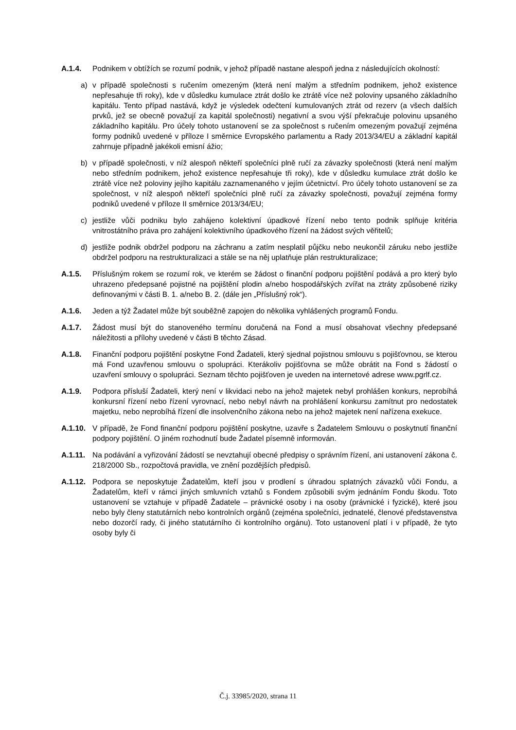A.1.4. Podnikem v obtížích se rozumí podnik, v jehož případě nastane alespoň jedna z následujících okolností:
a) v případě společnosti s ručením omezeným (která není malým a středním podnikem, jehož existence nepřesahuje tři roky), kde v důsledku kumulace ztrát došlo ke ztrátě více než poloviny upsaného základního kapitálu. Tento případ nastává, když je výsledek odečtení kumulovaných ztrát od rezerv (a všech dalších prvků, jež se obecně považují za kapitál společnosti) negativní a svou výší překračuje polovinu upsaného základního kapitálu. Pro účely tohoto ustanovení se za společnost s ručením omezeným považují zejména formy podniků uvedené v příloze I směrnice Evropského parlamentu a Rady 2013/34/EU a základní kapitál zahrnuje případně jakékoli emisní ážio;
b) v případě společnosti, v níž alespoň někteří společníci plně ručí za závazky společnosti (která není malým nebo středním podnikem, jehož existence nepřesahuje tři roky), kde v důsledku kumulace ztrát došlo ke ztrátě více než poloviny jejího kapitálu zaznamenaného v jejím účetnictví. Pro účely tohoto ustanovení se za společnost, v níž alespoň někteří společníci plně ručí za závazky společnosti, považují zejména formy podniků uvedené v příloze II směrnice 2013/34/EU;
c) jestliže vůči podniku bylo zahájeno kolektivní úpadkové řízení nebo tento podnik splňuje kritéria vnitrostátního práva pro zahájení kolektivního úpadkového řízení na žádost svých věřitelů;
d) jestliže podnik obdržel podporu na záchranu a zatím nesplatil půjčku nebo neukončil záruku nebo jestliže obdržel podporu na restrukturalizaci a stále se na něj uplatňuje plán restrukturalizace;
A.1.5. Příslušným rokem se rozumí rok, ve kterém se žádost o finanční podporu pojištění podává a pro který bylo uhrazeno předepsané pojistné na pojištění plodin a/nebo hospodářských zvířat na ztráty způsobené riziky definovanými v části B. 1. a/nebo B. 2. (dále jen „Příslušný rok“).
A.1.6. Jeden a týž Žadatel může být souběžně zapojen do několika vyhlášených programů Fondu.
A.1.7. Žádost musí být do stanoveného termínu doručená na Fond a musí obsahovat všechny předepsané náležitosti a přílohy uvedené v části B těchto Zásad.
A.1.8. Finanční podporu pojištění poskytne Fond Žadateli, který sjednal pojistnou smlouvu s pojišťovnou, se kterou má Fond uzavřenou smlouvu o spolupráci. Kterákoliv pojišťovna se může obrátit na Fond s žádostí o uzavření smlouvy o spolupráci. Seznam těchto pojišťoven je uveden na internetové adrese www.pgrlf.cz.
A.1.9. Podpora přísluší Žadateli, který není v likvidaci nebo na jehož majetek nebyl prohlášen konkurs, neprobíhá konkursní řízení nebo řízení vyrovnací, nebo nebyl návrh na prohlášení konkursu zamítnut pro nedostatek majetku, nebo neprobíhá řízení dle insolvenčního zákona nebo na jehož majetek není nařízena exekuce.
A.1.10.
V případě, že Fond finanční podporu pojištění poskytne, uzavře s Žadatelem Smlouvu o poskytnutí finanční podpory pojištění. O jiném rozhodnutí bude Žadatel písemně informován.
A.1.11.
Na podávání a vyřizování žádostí se nevztahují obecné předpisy o správním řízení, ani ustanovení zákona č. 218/2000 Sb., rozpočtová pravidla, ve znění pozdějších předpisů.
A.1.12.
Podpora se neposkytuje Žadatelům, kteří jsou v prodlení s úhradou splatných závazků vůči Fondu, a Žadatelům, kteří v rámci jiných smluvních vztahů s Fondem způsobili svým jednáním Fondu škodu. Toto ustanovení se vztahuje v případě Žadatele – právnické osoby i na osoby (právnické i fyzické), které jsou nebo byly členy statutárních nebo kontrolních orgánů (zejména společníci, jednatelé, členové představenstva nebo dozorčí rady, či jiného statutárního či kontrolního orgánu). Toto ustanovení platí i v případě, že tyto osoby byly či
Č.j. 33985/2020, strana 11